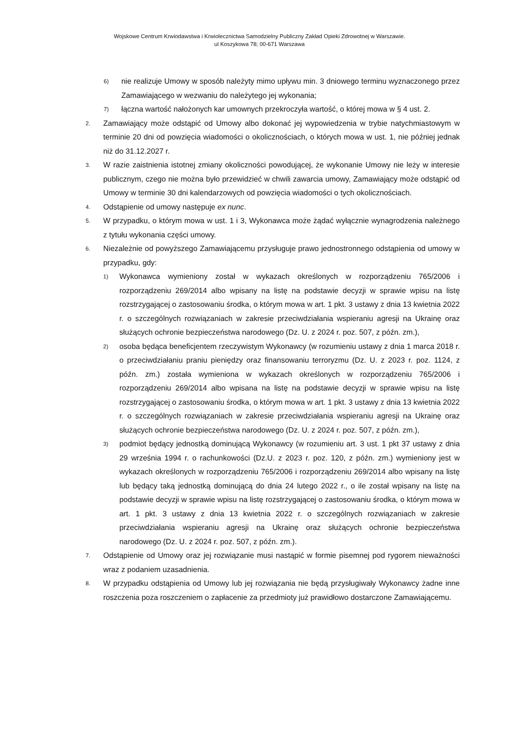Wojskowe Centrum Krwiodawstwa i Krwiolecznictwa Samodzielny Publiczny Zakład Opieki Zdrowotnej w Warszawie.
ul Koszykowa 78; 00-671 Warszawa
6) nie realizuje Umowy w sposób należyty mimo upływu min. 3 dniowego terminu wyznaczonego przez Zamawiającego w wezwaniu do należytego jej wykonania;
7) łączna wartość nałożonych kar umownych przekroczyła wartość, o której mowa w § 4 ust. 2.
2. Zamawiający może odstąpić od Umowy albo dokonać jej wypowiedzenia w trybie natychmiastowym w terminie 20 dni od powzięcia wiadomości o okolicznościach, o których mowa w ust. 1, nie później jednak niż do 31.12.2027 r.
3. W razie zaistnienia istotnej zmiany okoliczności powodującej, że wykonanie Umowy nie leży w interesie publicznym, czego nie można było przewidzieć w chwili zawarcia umowy, Zamawiający może odstąpić od Umowy w terminie 30 dni kalendarzowych od powzięcia wiadomości o tych okolicznościach.
4. Odstąpienie od umowy następuje ex nunc.
5. W przypadku, o którym mowa w ust. 1 i 3, Wykonawca może żądać wyłącznie wynagrodzenia należnego z tytułu wykonania części umowy.
6. Niezależnie od powyższego Zamawiającemu przysługuje prawo jednostronnego odstąpienia od umowy w przypadku, gdy:
1) Wykonawca wymieniony został w wykazach określonych w rozporządzeniu 765/2006 i rozporządzeniu 269/2014 albo wpisany na listę na podstawie decyzji w sprawie wpisu na listę rozstrzygającej o zastosowaniu środka, o którym mowa w art. 1 pkt. 3 ustawy z dnia 13 kwietnia 2022 r. o szczególnych rozwiązaniach w zakresie przeciwdziałania wspieraniu agresji na Ukrainę oraz służących ochronie bezpieczeństwa narodowego (Dz. U. z 2024 r. poz. 507, z późn. zm.),
2) osoba będąca beneficjentem rzeczywistym Wykonawcy (w rozumieniu ustawy z dnia 1 marca 2018 r. o przeciwdziałaniu praniu pieniędzy oraz finansowaniu terroryzmu (Dz. U. z 2023 r. poz. 1124, z późn. zm.) została wymieniona w wykazach określonych w rozporządzeniu 765/2006 i rozporządzeniu 269/2014 albo wpisana na listę na podstawie decyzji w sprawie wpisu na listę rozstrzygającej o zastosowaniu środka, o którym mowa w art. 1 pkt. 3 ustawy z dnia 13 kwietnia 2022 r. o szczególnych rozwiązaniach w zakresie przeciwdziałania wspieraniu agresji na Ukrainę oraz służących ochronie bezpieczeństwa narodowego (Dz. U. z 2024 r. poz. 507, z późn. zm.),
3) podmiot będący jednostką dominującą Wykonawcy (w rozumieniu art. 3 ust. 1 pkt 37 ustawy z dnia 29 września 1994 r. o rachunkowości (Dz.U. z 2023 r. poz. 120, z późn. zm.) wymieniony jest w wykazach określonych w rozporządzeniu 765/2006 i rozporządzeniu 269/2014 albo wpisany na listę lub będący taką jednostką dominującą do dnia 24 lutego 2022 r., o ile został wpisany na listę na podstawie decyzji w sprawie wpisu na listę rozstrzygającej o zastosowaniu środka, o którym mowa w art. 1 pkt. 3 ustawy z dnia 13 kwietnia 2022 r. o szczególnych rozwiązaniach w zakresie przeciwdziałania wspieraniu agresji na Ukrainę oraz służących ochronie bezpieczeństwa narodowego (Dz. U. z 2024 r. poz. 507, z późn. zm.).
7. Odstąpienie od Umowy oraz jej rozwiązanie musi nastąpić w formie pisemnej pod rygorem nieważności wraz z podaniem uzasadnienia.
8. W przypadku odstąpienia od Umowy lub jej rozwiązania nie będą przysługiwały Wykonawcy żadne inne roszczenia poza roszczeniem o zapłacenie za przedmioty już prawidłowo dostarczone Zamawiającemu.